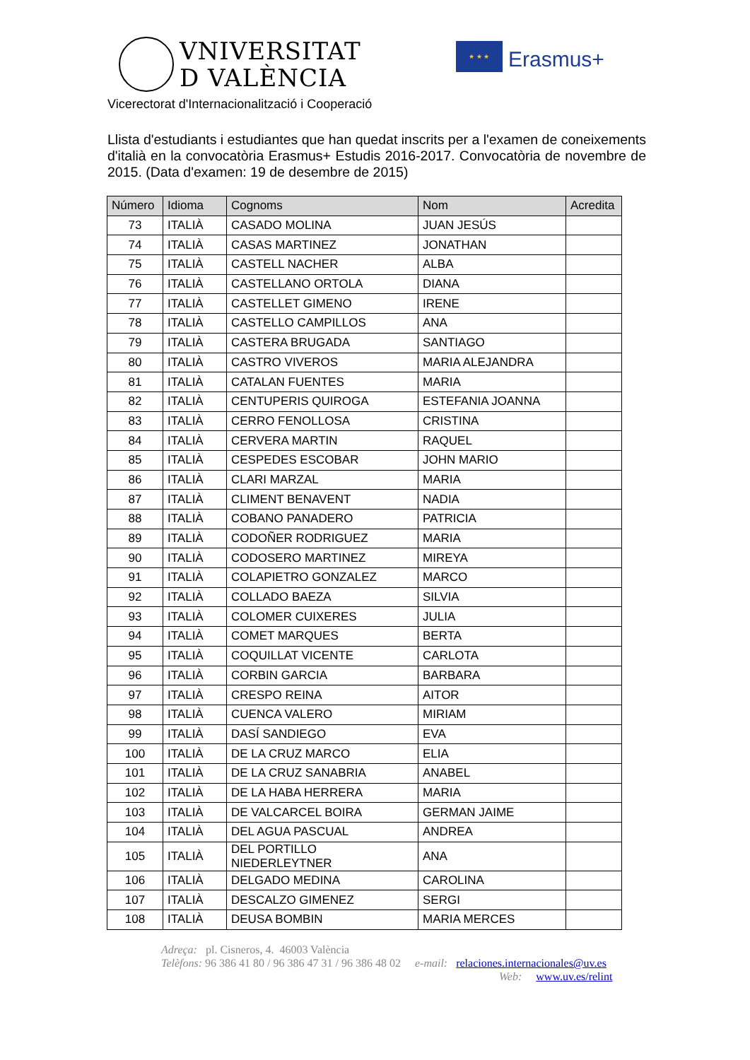VNIVERSITAT
D VALÈNCIA
★ ★ ★
Erasmus+
Vicerectorat d'Internacionalització i Cooperació
Llista d'estudiants i estudiantes que han quedat inscrits per a l'examen de coneixements d'italià en la convocatòria Erasmus+ Estudis 2016-2017. Convocatòria de novembre de 2015. (Data d'examen: 19 de desembre de 2015)
| Número | Idioma | Cognoms | Nom | Acredita |
| --- | --- | --- | --- | --- |
| 73 | ITALIÀ | CASADO MOLINA | JUAN JESÚS | |
| 74 | ITALIÀ | CASAS MARTINEZ | JONATHAN | |
| 75 | ITALIÀ | CASTELL NACHER | ALBA | |
| 76 | ITALIÀ | CASTELLANO ORTOLA | DIANA | |
| 77 | ITALIÀ | CASTELLET GIMENO | IRENE | |
| 78 | ITALIÀ | CASTELLO CAMPILLOS | ANA | |
| 79 | ITALIÀ | CASTERA BRUGADA | SANTIAGO | |
| 80 | ITALIÀ | CASTRO VIVEROS | MARIA ALEJANDRA | |
| 81 | ITALIÀ | CATALAN FUENTES | MARIA | |
| 82 | ITALIÀ | CENTUPERIS QUIROGA | ESTEFANIA JOANNA | |
| 83 | ITALIÀ | CERRO FENOLLOSA | CRISTINA | |
| 84 | ITALIÀ | CERVERA MARTIN | RAQUEL | |
| 85 | ITALIÀ | CESPEDES ESCOBAR | JOHN MARIO | |
| 86 | ITALIÀ | CLARI MARZAL | MARIA | |
| 87 | ITALIÀ | CLIMENT BENAVENT | NADIA | |
| 88 | ITALIÀ | COBANO PANADERO | PATRICIA | |
| 89 | ITALIÀ | CODOÑER RODRIGUEZ | MARIA | |
| 90 | ITALIÀ | CODOSERO MARTINEZ | MIREYA | |
| 91 | ITALIÀ | COLAPIETRO GONZALEZ | MARCO | |
| 92 | ITALIÀ | COLLADO BAEZA | SILVIA | |
| 93 | ITALIÀ | COLOMER CUIXERES | JULIA | |
| 94 | ITALIÀ | COMET MARQUES | BERTA | |
| 95 | ITALIÀ | COQUILLAT VICENTE | CARLOTA | |
| 96 | ITALIÀ | CORBIN GARCIA | BARBARA | |
| 97 | ITALIÀ | CRESPO REINA | AITOR | |
| 98 | ITALIÀ | CUENCA VALERO | MIRIAM | |
| 99 | ITALIÀ | DASÍ SANDIEGO | EVA | |
| 100 | ITALIÀ | DE LA CRUZ MARCO | ELIA | |
| 101 | ITALIÀ | DE LA CRUZ SANABRIA | ANABEL | |
| 102 | ITALIÀ | DE LA HABA HERRERA | MARIA | |
| 103 | ITALIÀ | DE VALCARCEL BOIRA | GERMAN JAIME | |
| 104 | ITALIÀ | DEL AGUA PASCUAL | ANDREA | |
| 105 | ITALIÀ | DEL PORTILLO NIEDERLEYTNER | ANA | |
| 106 | ITALIÀ | DELGADO MEDINA | CAROLINA | |
| 107 | ITALIÀ | DESCALZO GIMENEZ | SERGI | |
| 108 | ITALIÀ | DEUSA BOMBIN | MARIA MERCES | |
Adreça: pl. Cisneros, 4. 46003 València
Telèfons: 96 386 41 80 / 96 386 47 31 / 96 386 48 02 e-mail: relaciones.internacionales@uv.es
Web: www.uv.es/relint